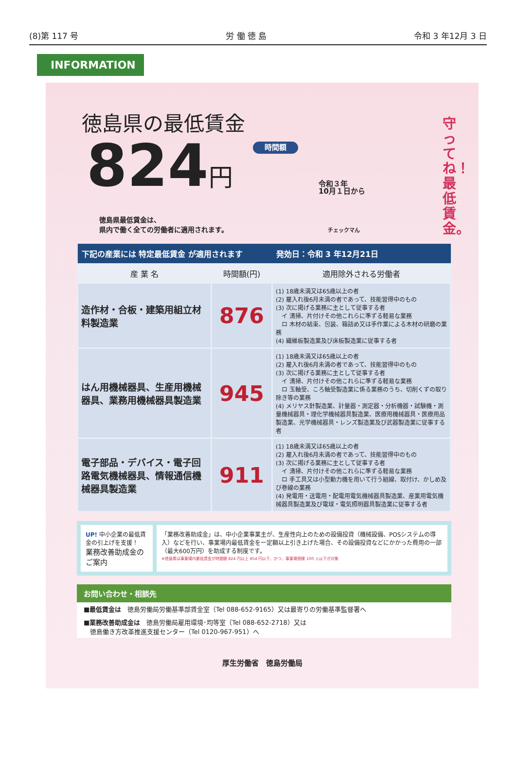(8)第 117 号 労 働 徳 島 令和 3 年12月 3 日
INFORMATION
守ってね！最低賃金。
徳島県の最低賃金
824円 時間額 令和３年
10月１日から
徳島県最低賃金は、
県内で働く全ての労働者に適用されます。 チェックマん
| 下記の産業には 特定最低賃金 が適用されます | | 発効日：令和 3 年12月21日 |
| --- | --- | --- |
| 産 業 名 | 時間額(円) | 適用除外される労働者 |
| 造作材・合板・建築用組立材料製造業 | 876 | (1) 18歳未満又は65歳以上の者 (2) 雇入れ後6月未満の者であって、技能習得中のもの (3) 次に掲げる業務に主として従事する者 イ 清掃、片付けその他これらに準ずる軽易な業務 ロ 木材の結束、包装、箱詰め又は手作業による木材の研磨の業務 (4) 繊維板製造業及び床板製造業に従事する者 |
| はん用機械器具、生産用機械器具、業務用機械器具製造業 | 945 | (1) 18歳未満又は65歳以上の者 (2) 雇入れ後6月未満の者であって、技能習得中のもの (3) 次に掲げる業務に主として従事する者 イ 清掃、片付けその他これらに準ずる軽易な業務 ロ 玉軸受、ころ軸受製造業に係る業務のうち、切削くずの取り除き等の業務 (4) メリヤス針製造業、計量器・測定器・分析機器・試験機・測量機械器具・理化学機械器具製造業、医療用機械器具・医療用品製造業、光学機械器具・レンズ製造業及び武器製造業に従事する者 |
| 電子部品・デバイス・電子回路電気機械器具、情報通信機械器具製造業 | 911 | (1) 18歳未満又は65歳以上の者 (2) 雇入れ後6月未満の者であって、技能習得中のもの (3) 次に掲げる業務に主として従事する者 イ 清掃、片付けその他これらに準ずる軽易な業務 ロ 手工具又は小型動力機を用いて行う組線、取付け、かしめ及び巻線の業務 (4) 発電用・送電用・配電用電気機械器具製造業、産業用電気機械器具製造業及び電球・電気照明器具製造業に従事する者 |
UP! 中小企業の最低賃金の引上げを支援！
業務改善助成金のご案内
「業務改善助成金」は、中小企業事業主が、生産性向上のための設備投資（機械設備、POSシステムの導入）などを行い、事業場内最低賃金を一定額以上引き上げた場合、その設備投資などにかかった費用の一部（最大600万円）を助成する制度です。
※徳島県は事業場内最低賃金が時間額 824 円以上 854 円以下、かつ、事業場規模 100 人以下が対象
お問い合わせ・相談先
■最低賃金は　徳島労働局労働基準部賃金室（Tel 088-652-9165）又は最寄りの労働基準監督署へ
■業務改善助成金は　徳島労働局雇用環境･均等室（Tel 088-652-2718）又は
　徳島働き方改革推進支援センター（Tel 0120-967-951）へ
厚生労働省　徳島労働局